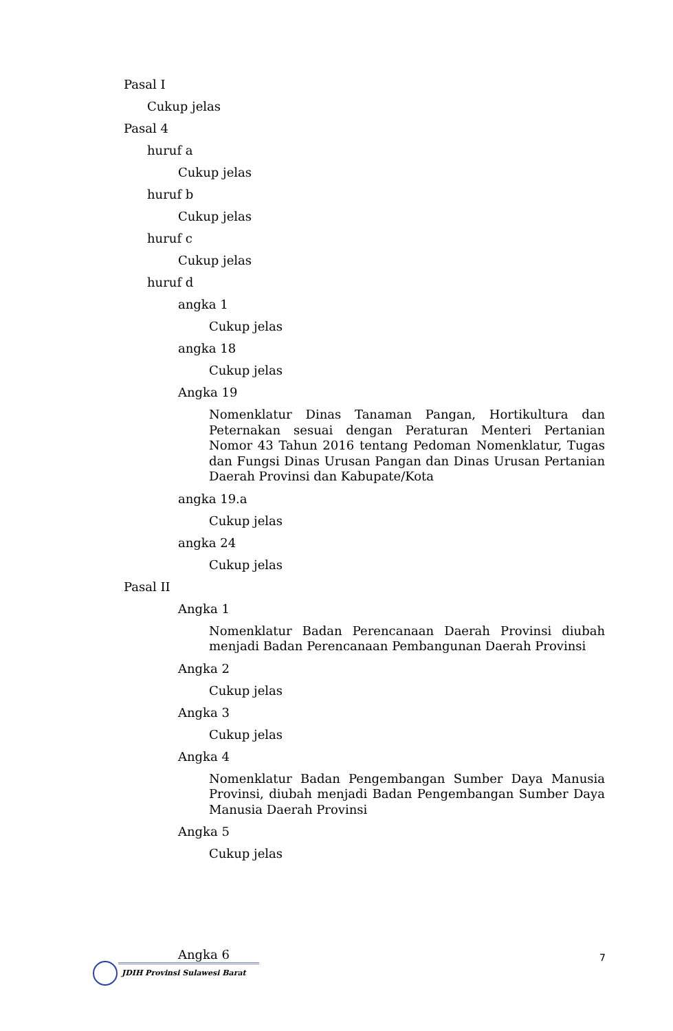Pasal I
Cukup jelas
Pasal 4
huruf a
Cukup jelas
huruf b
Cukup jelas
huruf c
Cukup jelas
huruf d
angka 1
Cukup jelas
angka 18
Cukup jelas
Angka 19
Nomenklatur Dinas Tanaman Pangan, Hortikultura dan Peternakan sesuai dengan Peraturan Menteri Pertanian Nomor 43 Tahun 2016 tentang Pedoman Nomenklatur, Tugas dan Fungsi Dinas Urusan Pangan dan Dinas Urusan Pertanian Daerah Provinsi dan Kabupate/Kota
angka 19.a
Cukup jelas
angka 24
Cukup jelas
Pasal II
Angka 1
Nomenklatur Badan Perencanaan Daerah Provinsi diubah menjadi Badan Perencanaan Pembangunan Daerah Provinsi
Angka 2
Cukup jelas
Angka 3
Cukup jelas
Angka 4
Nomenklatur Badan Pengembangan Sumber Daya Manusia Provinsi, diubah menjadi Badan Pengembangan Sumber Daya Manusia Daerah Provinsi
Angka 5
Cukup jelas
Angka 6
7
JDIH Provinsi Sulawesi Barat